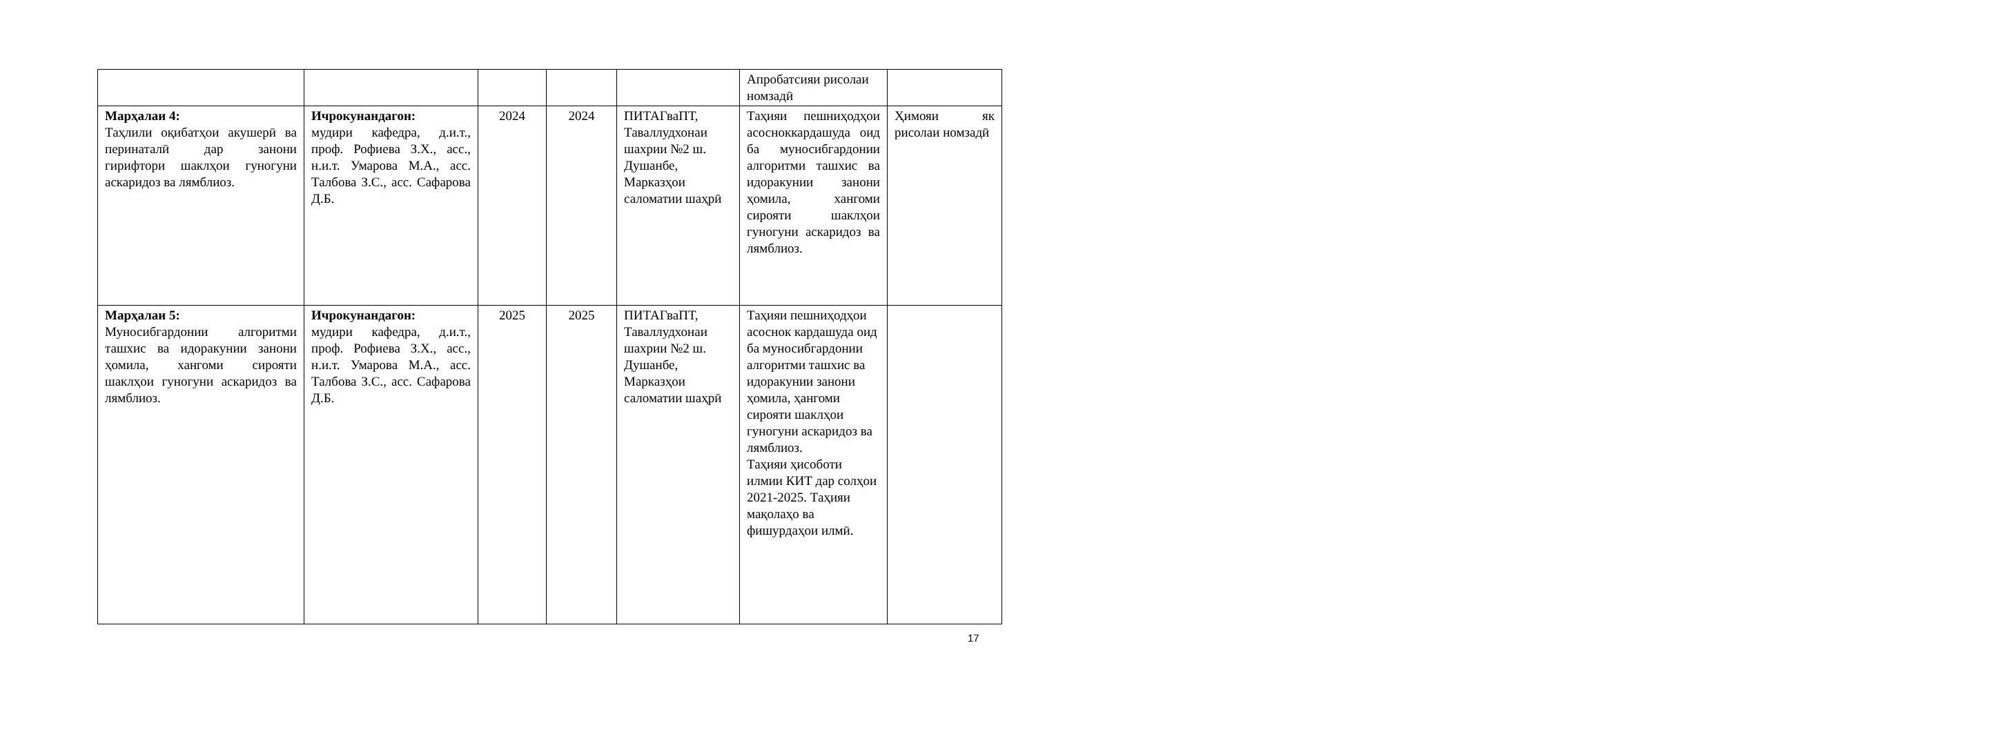| | | | | | Апробатсияи рисолаи номзадӣ | |
| Марҳалаи 4: Таҳлили оқибатҳои акушерӣ ва перинаталӣ дар занони гирифтори шаклҳои гуногуни аскаридоз ва лямблиоз. | Ичрокунандагон: мудири кафедра, д.и.т., проф. Рофиева З.Х., асс., н.и.т. Умарова М.А., асс. Талбова З.С., асс. Сафарова Д.Б. | 2024 | 2024 | ПИТАГваПТ, Таваллудхонаи шахрии №2 ш. Душанбе, Марказҳои саломатии шаҳрӣ | Таҳияи пешниҳодҳои асосноккардашуда оид ба муносибгардонии алгоритми ташхис ва идоракунии занони ҳомила, хангоми сирояти шаклҳои гуногуни аскаридоз ва лямблиоз. | Ҳимояи як рисолаи номзадӣ |
| Марҳалаи 5: Муносибгардонии алгоритми ташхис ва идоракунии занони ҳомила, хангоми сирояти шаклҳои гуногуни аскаридоз ва лямблиоз. | Ичрокунандагон: мудири кафедра, д.и.т., проф. Рофиева З.Х., асс., н.и.т. Умарова М.А., асс. Талбова З.С., асс. Сафарова Д.Б. | 2025 | 2025 | ПИТАГваПТ, Таваллудхонаи шахрии №2 ш. Душанбе, Марказҳои саломатии шаҳрӣ | Таҳияи пешниҳодҳои асоснок кардашуда оид ба муносибгардонии алгоритми ташхис ва идоракунии занони ҳомила, ҳангоми сирояти шаклҳои гуногуни аскаридоз ва лямблиоз. Таҳияи ҳисоботи илмии КИТ дар солҳои 2021-2025. Таҳияи мақолаҳо ва фишурдаҳои илмӣ. | |
17